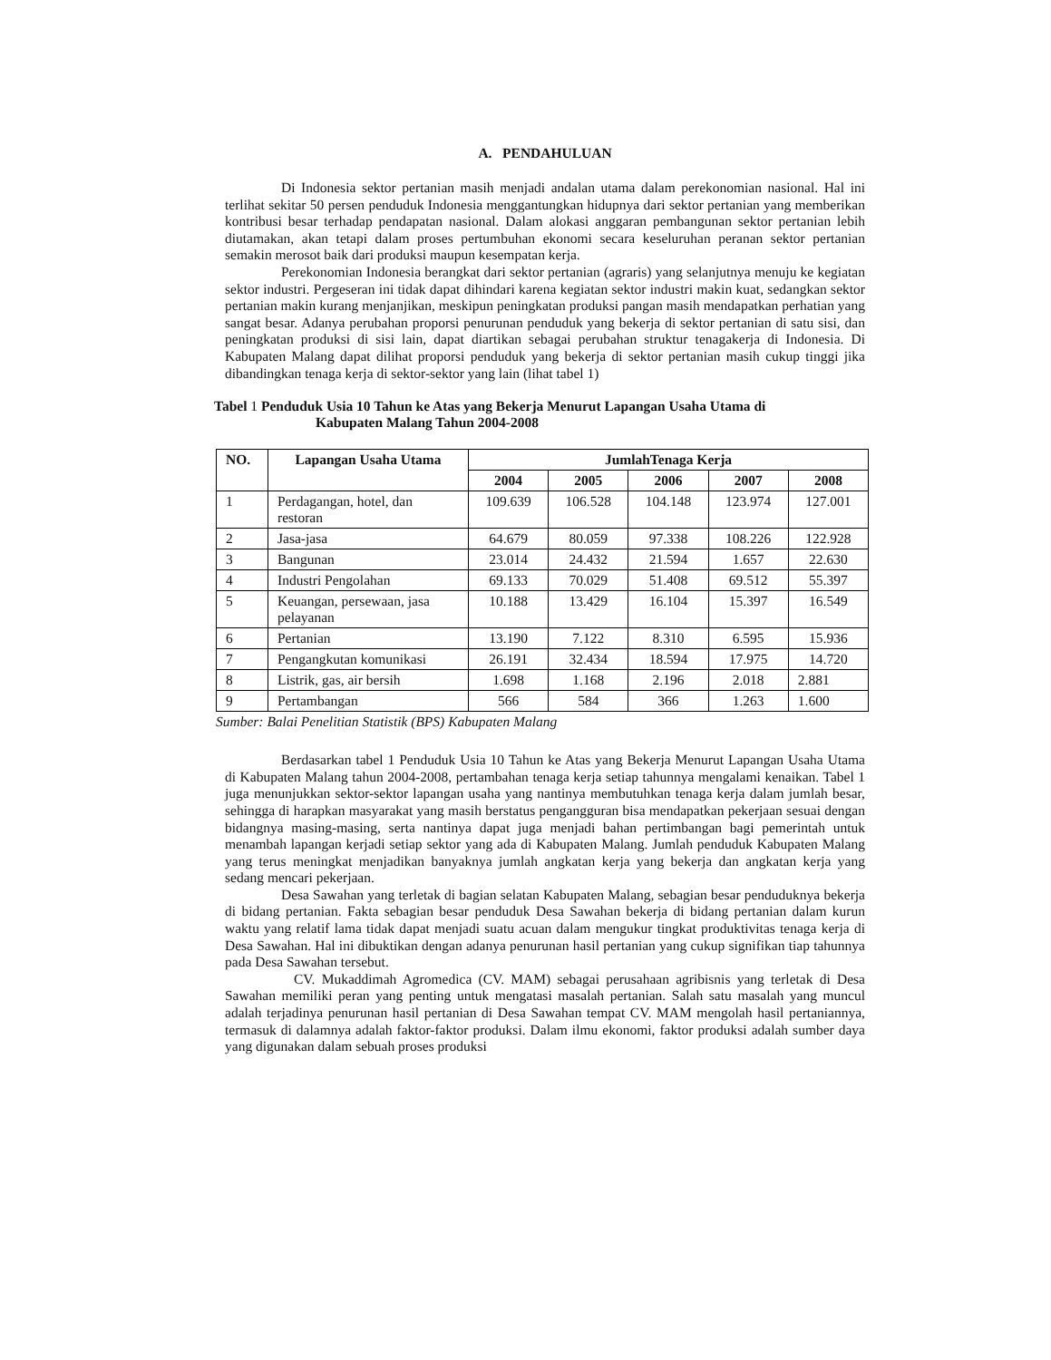A. PENDAHULUAN
Di Indonesia sektor pertanian masih menjadi andalan utama dalam perekonomian nasional. Hal ini terlihat sekitar 50 persen penduduk Indonesia menggantungkan hidupnya dari sektor pertanian yang memberikan kontribusi besar terhadap pendapatan nasional. Dalam alokasi anggaran pembangunan sektor pertanian lebih diutamakan, akan tetapi dalam proses pertumbuhan ekonomi secara keseluruhan peranan sektor pertanian semakin merosot baik dari produksi maupun kesempatan kerja.
Perekonomian Indonesia berangkat dari sektor pertanian (agraris) yang selanjutnya menuju ke kegiatan sektor industri. Pergeseran ini tidak dapat dihindari karena kegiatan sektor industri makin kuat, sedangkan sektor pertanian makin kurang menjanjikan, meskipun peningkatan produksi pangan masih mendapatkan perhatian yang sangat besar. Adanya perubahan proporsi penurunan penduduk yang bekerja di sektor pertanian di satu sisi, dan peningkatan produksi di sisi lain, dapat diartikan sebagai perubahan struktur tenagakerja di Indonesia. Di Kabupaten Malang dapat dilihat proporsi penduduk yang bekerja di sektor pertanian masih cukup tinggi jika dibandingkan tenaga kerja di sektor-sektor yang lain (lihat tabel 1)
Tabel 1 Penduduk Usia 10 Tahun ke Atas yang Bekerja Menurut Lapangan Usaha Utama di
Kabupaten Malang Tahun 2004-2008
| NO. | Lapangan Usaha Utama | JumlahTenaga Kerja | | | | |
| --- | --- | --- | --- | --- | --- | --- |
| | | 2004 | 2005 | 2006 | 2007 | 2008 |
| 1 | Perdagangan, hotel, dan restoran | 109.639 | 106.528 | 104.148 | 123.974 | 127.001 |
| 2 | Jasa-jasa | 64.679 | 80.059 | 97.338 | 108.226 | 122.928 |
| 3 | Bangunan | 23.014 | 24.432 | 21.594 | 1.657 | 22.630 |
| 4 | Industri Pengolahan | 69.133 | 70.029 | 51.408 | 69.512 | 55.397 |
| 5 | Keuangan, persewaan, jasa pelayanan | 10.188 | 13.429 | 16.104 | 15.397 | 16.549 |
| 6 | Pertanian | 13.190 | 7.122 | 8.310 | 6.595 | 15.936 |
| 7 | Pengangkutan komunikasi | 26.191 | 32.434 | 18.594 | 17.975 | 14.720 |
| 8 | Listrik, gas, air bersih | 1.698 | 1.168 | 2.196 | 2.018 | 2.881 |
| 9 | Pertambangan | 566 | 584 | 366 | 1.263 | 1.600 |
Sumber: Balai Penelitian Statistik (BPS) Kabupaten Malang
Berdasarkan tabel 1 Penduduk Usia 10 Tahun ke Atas yang Bekerja Menurut Lapangan Usaha Utama di Kabupaten Malang tahun 2004-2008, pertambahan tenaga kerja setiap tahunnya mengalami kenaikan. Tabel 1 juga menunjukkan sektor-sektor lapangan usaha yang nantinya membutuhkan tenaga kerja dalam jumlah besar, sehingga di harapkan masyarakat yang masih berstatus pengangguran bisa mendapatkan pekerjaan sesuai dengan bidangnya masing-masing, serta nantinya dapat juga menjadi bahan pertimbangan bagi pemerintah untuk menambah lapangan kerjadi setiap sektor yang ada di Kabupaten Malang. Jumlah penduduk Kabupaten Malang yang terus meningkat menjadikan banyaknya jumlah angkatan kerja yang bekerja dan angkatan kerja yang sedang mencari pekerjaan.
Desa Sawahan yang terletak di bagian selatan Kabupaten Malang, sebagian besar penduduknya bekerja di bidang pertanian. Fakta sebagian besar penduduk Desa Sawahan bekerja di bidang pertanian dalam kurun waktu yang relatif lama tidak dapat menjadi suatu acuan dalam mengukur tingkat produktivitas tenaga kerja di Desa Sawahan. Hal ini dibuktikan dengan adanya penurunan hasil pertanian yang cukup signifikan tiap tahunnya pada Desa Sawahan tersebut.
CV. Mukaddimah Agromedica (CV. MAM) sebagai perusahaan agribisnis yang terletak di Desa Sawahan memiliki peran yang penting untuk mengatasi masalah pertanian. Salah satu masalah yang muncul adalah terjadinya penurunan hasil pertanian di Desa Sawahan tempat CV. MAM mengolah hasil pertaniannya, termasuk di dalamnya adalah faktor-faktor produksi. Dalam ilmu ekonomi, faktor produksi adalah sumber daya yang digunakan dalam sebuah proses produksi